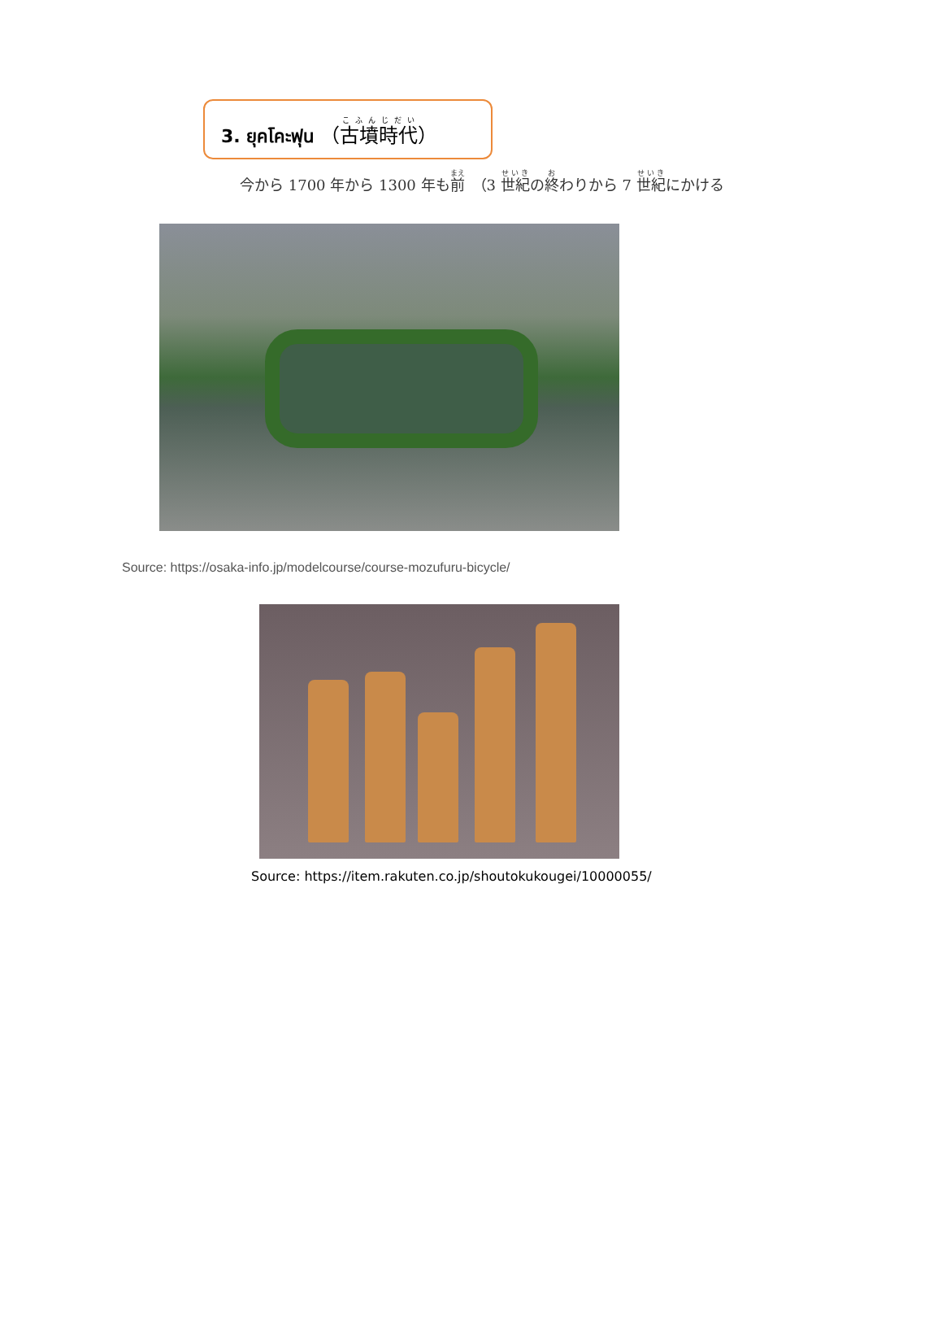3. ยุคโคะฟุน （古墳時代）
今から 1700 年から 1300 年も前　（3 世紀の終わりから 7 世紀にかける
Source: https://osaka-info.jp/modelcourse/course-mozufuru-bicycle/
Source: https://item.rakuten.co.jp/shoutokukougei/10000055/